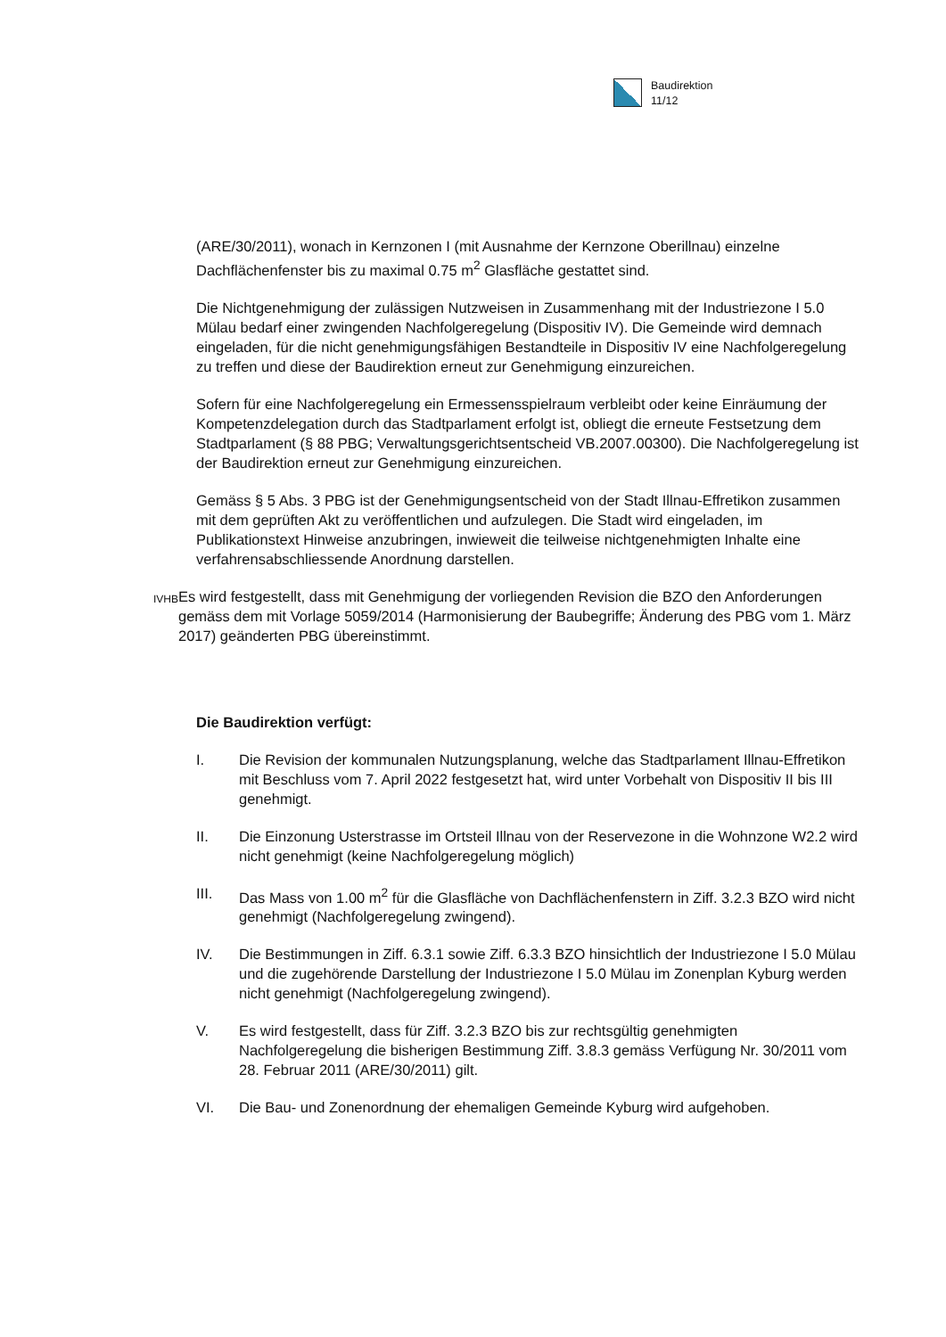Baudirektion
11/12
(ARE/30/2011), wonach in Kernzonen I (mit Ausnahme der Kernzone Oberillnau) einzelne Dachflächenfenster bis zu maximal 0.75 m<sup>2</sup> Glasfläche gestattet sind.
Die Nichtgenehmigung der zulässigen Nutzweisen in Zusammenhang mit der Industriezone I 5.0 Mülau bedarf einer zwingenden Nachfolgeregelung (Dispositiv IV). Die Gemeinde wird demnach eingeladen, für die nicht genehmigungsfähigen Bestandteile in Dispositiv IV eine Nachfolgeregelung zu treffen und diese der Baudirektion erneut zur Genehmigung einzureichen.
Sofern für eine Nachfolgeregelung ein Ermessensspielraum verbleibt oder keine Einräumung der Kompetenzdelegation durch das Stadtparlament erfolgt ist, obliegt die erneute Festsetzung dem Stadtparlament (§ 88 PBG; Verwaltungsgerichtsentscheid VB.2007.00300). Die Nachfolgeregelung ist der Baudirektion erneut zur Genehmigung einzureichen.
Gemäss § 5 Abs. 3 PBG ist der Genehmigungsentscheid von der Stadt Illnau-Effretikon zusammen mit dem geprüften Akt zu veröffentlichen und aufzulegen. Die Stadt wird eingeladen, im Publikationstext Hinweise anzubringen, inwieweit die teilweise nichtgenehmigten Inhalte eine verfahrensabschliessende Anordnung darstellen.
IVHB
Es wird festgestellt, dass mit Genehmigung der vorliegenden Revision die BZO den Anforderungen gemäss dem mit Vorlage 5059/2014 (Harmonisierung der Baubegriffe; Änderung des PBG vom 1. März 2017) geänderten PBG übereinstimmt.
Die Baudirektion verfügt:
I. Die Revision der kommunalen Nutzungsplanung, welche das Stadtparlament Illnau-Effretikon mit Beschluss vom 7. April 2022 festgesetzt hat, wird unter Vorbehalt von Dispositiv II bis III genehmigt.
II. Die Einzonung Usterstrasse im Ortsteil Illnau von der Reservezone in die Wohnzone W2.2 wird nicht genehmigt (keine Nachfolgeregelung möglich)
III. Das Mass von 1.00 m<sup>2</sup> für die Glasfläche von Dachflächenfenstern in Ziff. 3.2.3 BZO wird nicht genehmigt (Nachfolgeregelung zwingend).
IV. Die Bestimmungen in Ziff. 6.3.1 sowie Ziff. 6.3.3 BZO hinsichtlich der Industriezone I 5.0 Mülau und die zugehörende Darstellung der Industriezone I 5.0 Mülau im Zonenplan Kyburg werden nicht genehmigt (Nachfolgeregelung zwingend).
V. Es wird festgestellt, dass für Ziff. 3.2.3 BZO bis zur rechtsgültig genehmigten Nachfolgeregelung die bisherigen Bestimmung Ziff. 3.8.3 gemäss Verfügung Nr. 30/2011 vom 28. Februar 2011 (ARE/30/2011) gilt.
VI. Die Bau- und Zonenordnung der ehemaligen Gemeinde Kyburg wird aufgehoben.